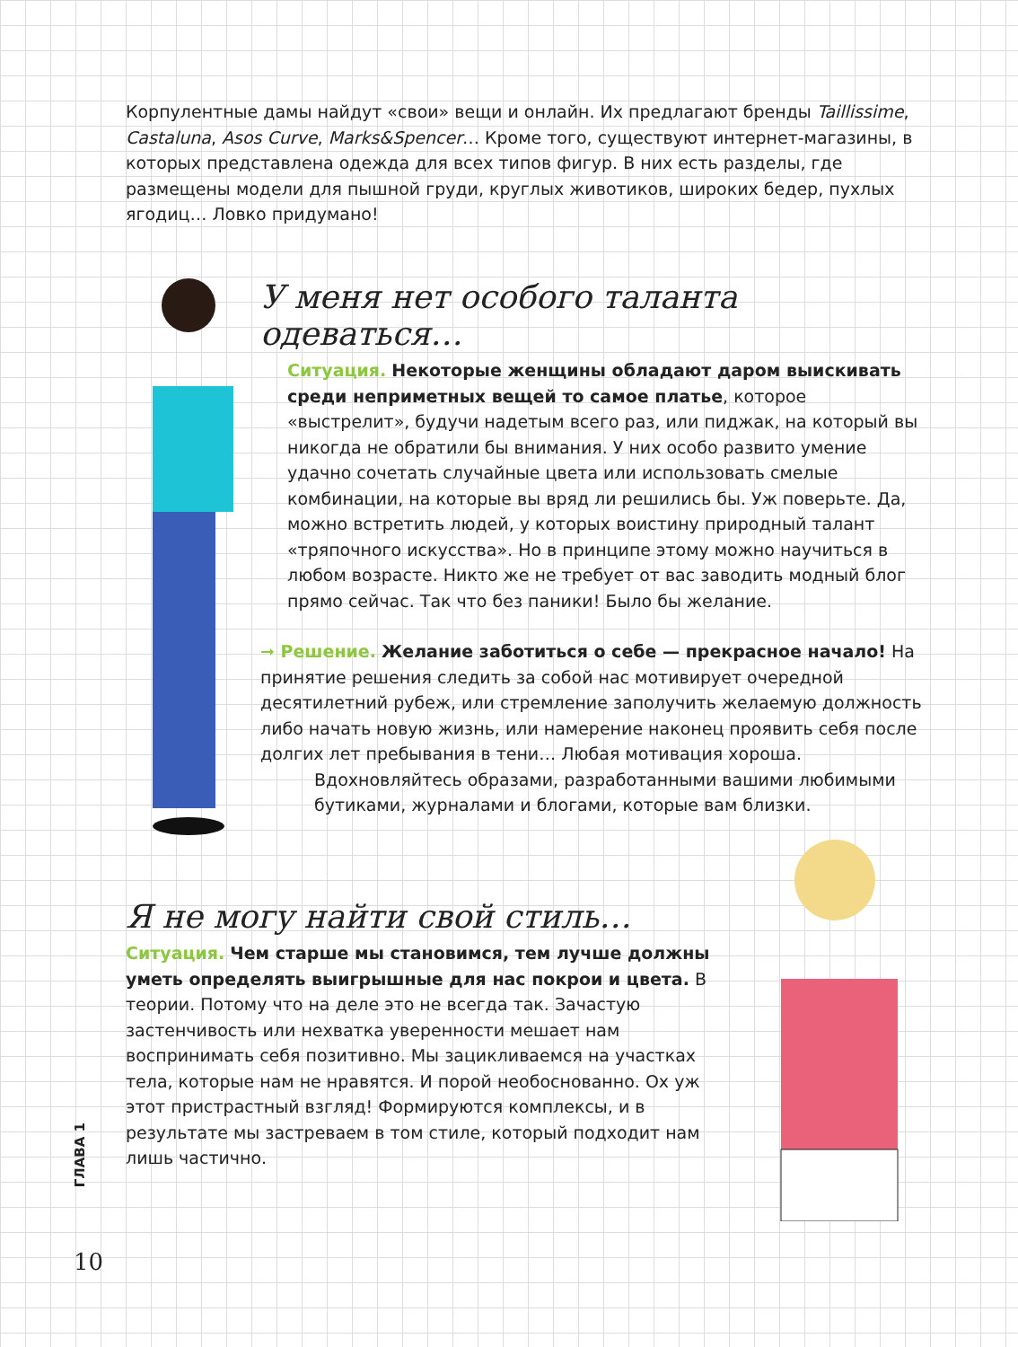Корпулентные дамы найдут «свои» вещи и онлайн. Их предлагают бренды Taillissime, Castaluna, Asos Curve, Marks&Spencer… Кроме того, существуют интернет-магазины, в которых представлена одежда для всех типов фигур. В них есть разделы, где размещены модели для пышной груди, круглых животиков, широких бедер, пухлых ягодиц… Ловко придумано!
У меня нет особого таланта одеваться…
Ситуация. Некоторые женщины обладают даром выискивать среди неприметных вещей то самое платье, которое «выстрелит», будучи надетым всего раз, или пиджак, на который вы никогда не обратили бы внимания. У них особо развито умение удачно сочетать случайные цвета или использовать смелые комбинации, на которые вы вряд ли решились бы. Уж поверьте. Да, можно встретить людей, у которых воистину природный талант «тряпочного искусства». Но в принципе этому можно научиться в любом возрасте. Никто же не требует от вас заводить модный блог прямо сейчас. Так что без паники! Было бы желание.
➞ Решение. Желание заботиться о себе — прекрасное начало! На принятие решения следить за собой нас мотивирует очередной десятилетний рубеж, или стремление заполучить желаемую должность либо начать новую жизнь, или намерение наконец проявить себя после долгих лет пребывания в тени… Любая мотивация хороша.
Вдохновляйтесь образами, разработанными вашими любимыми бутиками, журналами и блогами, которые вам близки.
Я не могу найти свой стиль…
Ситуация. Чем старше мы становимся, тем лучше должны уметь определять выигрышные для нас покрои и цвета. В теории. Потому что на деле это не всегда так. Зачастую застенчивость или нехватка уверенности мешает нам воспринимать себя позитивно. Мы зацикливаемся на участках тела, которые нам не нравятся. И порой необоснованно. Ох уж этот пристрастный взгляд! Формируются комплексы, и в результате мы застреваем в том стиле, который подходит нам лишь частично.
ГЛАВА 1
10